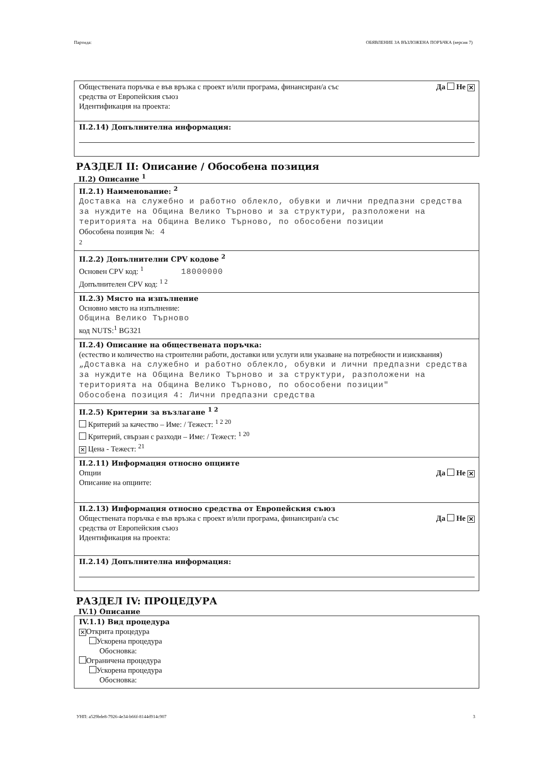Партида: ОБЯВЛЕНИЕ ЗА ВЪЗЛОЖЕНА ПОРЪЧКА (версия 7)
Обществената поръчка е във връзка с проект и/или програма, финансиран/а със
средства от Европейския съюз Да Не ✕
Идентификация на проекта:
II.2.14) Допълнителна информация:
РАЗДЕЛ II: Описание / Обособена позиция
II.2) Описание <sup>1</sup>
II.2.1) Наименование: <sup>2</sup>
Доставка на служебно и работно облекло, обувки и лични предпазни средства за нуждите на Община Велико Търново и за структури, разположени на територията на Община Велико Търново, по обособени позиции
Обособена позиция №: 4
2
II.2.2) Допълнителни CPV кодове <sup>2</sup>
Основен CPV код: <sup>1</sup> 18000000
Допълнителен CPV код: <sup>1 2</sup>
II.2.3) Място на изпълнение
Основно място на изпълнение:
Община Велико Търново
код NUTS:<sup>1</sup> BG321
II.2.4) Описание на обществената поръчка:
(естество и количество на строителни работи, доставки или услуги или указване на потребности и изисквания)
„Доставка на служебно и работно облекло, обувки и лични предпазни средства за нуждите на Община Велико Търново и за структури, разположени на територията на Община Велико Търново, по обособени позиции"
Обособена позиция 4: Лични предпазни средства
II.2.5) Критерии за възлагане <sup>1 2</sup>
Критерий за качество – Име: / Тежест: <sup>1 2 20</sup>
Критерий, свързан с разходи – Име: / Тежест: <sup>1 20</sup>
✕ Цена - Тежест: <sup>21</sup>
II.2.11) Информация относно опциите
Опции Да Не ✕
Описание на опциите:
II.2.13) Информация относно средства от Европейския съюз
Обществената поръчка е във връзка с проект и/или програма, финансиран/а със
средства от Европейския съюз Да Не ✕
Идентификация на проекта:
II.2.14) Допълнителна информация:
РАЗДЕЛ IV: ПРОЦЕДУРА
IV.1) Описание
IV.1.1) Вид процедура
✕ Открита процедура
Ускорена процедура
Обосновка:
Ограничена процедура
Ускорена процедура
Обосновка:
УНП: a529bde8-7926-4e34-b66f-8144d914c907 3